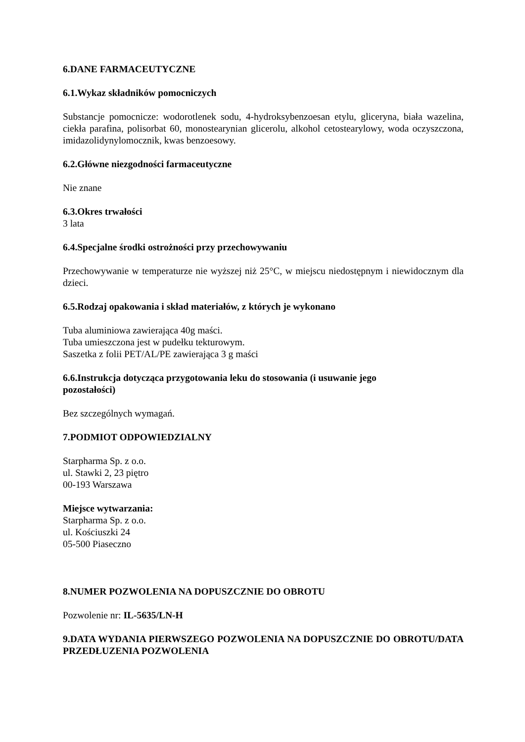6.DANE FARMACEUTYCZNE
6.1.Wykaz składników pomocniczych
Substancje pomocnicze: wodorotlenek sodu, 4-hydroksybenzoesan etylu, gliceryna, biała wazelina, ciekła parafina, polisorbat 60, monostearynian glicerolu, alkohol cetostearylowy, woda oczyszczona, imidazolidynylomocznik, kwas benzoesowy.
6.2.Główne niezgodności farmaceutyczne
Nie znane
6.3.Okres trwałości
3 lata
6.4.Specjalne środki ostrożności przy przechowywaniu
Przechowywanie w temperaturze nie wyższej niż 25°C, w miejscu niedostępnym i niewidocznym dla dzieci.
6.5.Rodzaj opakowania i skład materiałów, z których je wykonano
Tuba aluminiowa zawierająca 40g maści.
Tuba umieszczona jest w pudełku tekturowym.
Saszetka z folii PET/AL/PE zawierająca 3 g maści
6.6.Instrukcja dotycząca przygotowania leku do stosowania (i usuwanie jego
pozostałości)
Bez szczególnych wymagań.
7.PODMIOT ODPOWIEDZIALNY
Starpharma Sp. z o.o.
ul. Stawki 2, 23 piętro
00-193 Warszawa
Miejsce wytwarzania:
Starpharma Sp. z o.o.
ul. Kościuszki 24
05-500 Piaseczno
8.NUMER POZWOLENIA NA DOPUSZCZNIE DO OBROTU
Pozwolenie nr: IL-5635/LN-H
9.DATA WYDANIA PIERWSZEGO POZWOLENIA NA DOPUSZCZNIE DO OBROTU/DATA PRZEDŁUZENIA POZWOLENIA